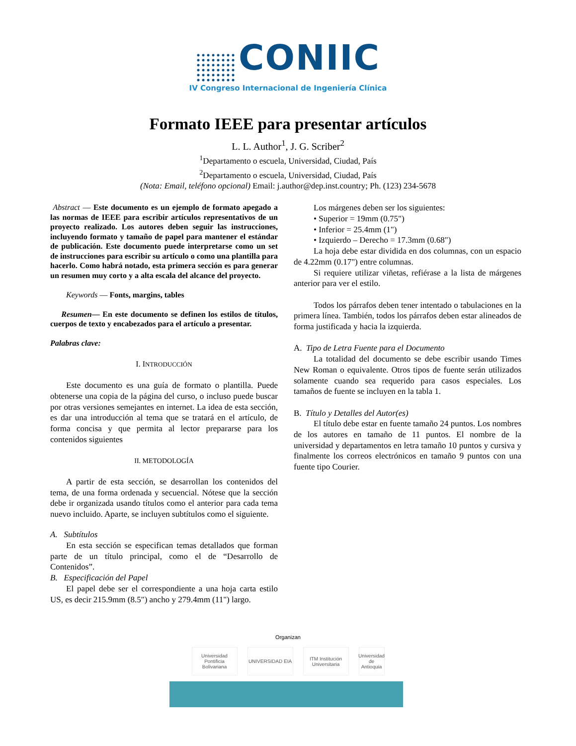CONIIC
IV Congreso Internacional de Ingeniería Clínica
Formato IEEE para presentar artículos
L. L. Author<sup>1</sup>, J. G. Scriber<sup>2</sup>
<sup>1</sup> Departamento o escuela, Universidad, Ciudad, País
<sup>2</sup> Departamento o escuela, Universidad, Ciudad, País
(Nota: Email, teléfono opcional) Email: j.author@dep.inst.country; Ph. (123) 234-5678
Abstract — Este documento es un ejemplo de formato apegado a las normas de IEEE para escribir artículos representativos de un proyecto realizado. Los autores deben seguir las instrucciones, incluyendo formato y tamaño de papel para mantener el estándar de publicación. Este documento puede interpretarse como un set de instrucciones para escribir su artículo o como una plantilla para hacerlo. Como habrá notado, esta primera sección es para generar un resumen muy corto y a alta escala del alcance del proyecto.
Keywords — Fonts, margins, tables
Resumen— En este documento se definen los estilos de títulos, cuerpos de texto y encabezados para el artículo a presentar.
Palabras clave:
I. INTRODUCCIÓN
Este documento es una guía de formato o plantilla. Puede obtenerse una copia de la página del curso, o incluso puede buscar por otras versiones semejantes en internet. La idea de esta sección, es dar una introducción al tema que se tratará en el artículo, de forma concisa y que permita al lector prepararse para los contenidos siguientes
II. METODOLOGÍA
A partir de esta sección, se desarrollan los contenidos del tema, de una forma ordenada y secuencial. Nótese que la sección debe ir organizada usando títulos como el anterior para cada tema nuevo incluido. Aparte, se incluyen subtítulos como el siguiente.
A. Subtítulos
En esta sección se especifican temas detallados que forman parte de un título principal, como el de “Desarrollo de Contenidos”.
B. Especificación del Papel
El papel debe ser el correspondiente a una hoja carta estilo US, es decir 215.9mm (8.5") ancho y 279.4mm (11") largo.
Los márgenes deben ser los siguientes:
• Superior = 19mm (0.75")
• Inferior = 25.4mm (1")
• Izquierdo – Derecho = 17.3mm (0.68")
La hoja debe estar dividida en dos columnas, con un espacio de 4.22mm (0.17") entre columnas.
Si requiere utilizar viñetas, refiérase a la lista de márgenes anterior para ver el estilo.
Todos los párrafos deben tener intentado o tabulaciones en la primera línea. También, todos los párrafos deben estar alineados de forma justificada y hacia la izquierda.
A. Tipo de Letra Fuente para el Documento
La totalidad del documento se debe escribir usando Times New Roman o equivalente. Otros tipos de fuente serán utilizados solamente cuando sea requerido para casos especiales. Los tamaños de fuente se incluyen en la tabla 1.
B. Título y Detalles del Autor(es)
El título debe estar en fuente tamaño 24 puntos. Los nombres de los autores en tamaño de 11 puntos. El nombre de la universidad y departamentos en letra tamaño 10 puntos y cursiva y finalmente los correos electrónicos en tamaño 9 puntos con una fuente tipo Courier.
Organizan
Universidad Pontificia Bolivariana
UNIVERSIDAD EIA ITM Institución Universitaria
Universidad de Antioquia